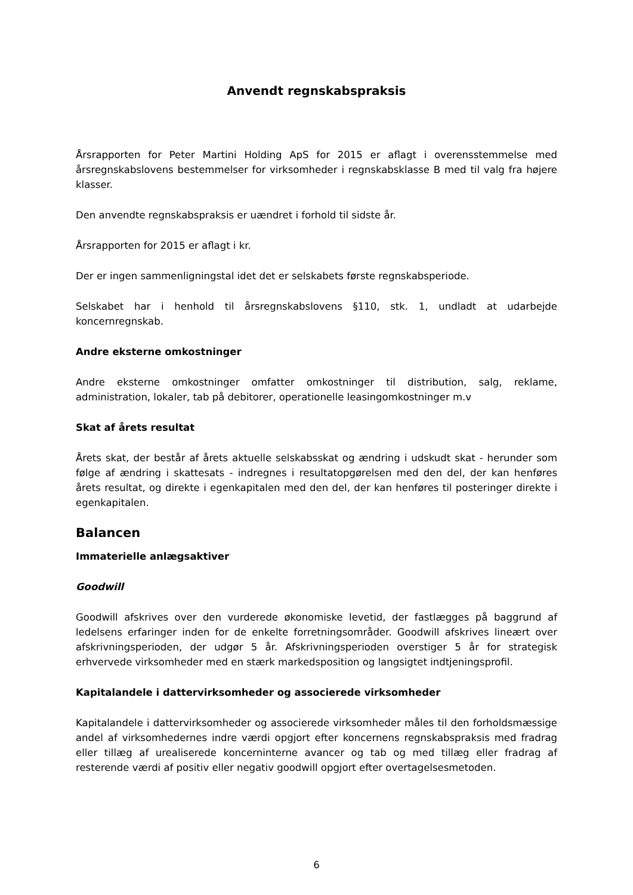Anvendt regnskabspraksis
Årsrapporten for Peter Martini Holding ApS for 2015 er aflagt i overensstemmelse med årsregnskabslovens bestemmelser for virksomheder i regnskabsklasse B med til valg fra højere klasser.
Den anvendte regnskabspraksis er uændret i forhold til sidste år.
Årsrapporten for 2015 er aflagt i kr.
Der er ingen sammenligningstal idet det er selskabets første regnskabsperiode.
Selskabet har i henhold til årsregnskabslovens §110, stk. 1, undladt at udarbejde koncernregnskab.
Andre eksterne omkostninger
Andre eksterne omkostninger omfatter omkostninger til distribution, salg, reklame, administration, lokaler, tab på debitorer, operationelle leasingomkostninger m.v
Skat af årets resultat
Årets skat, der består af årets aktuelle selskabsskat og ændring i udskudt skat - herunder som følge af ændring i skattesats - indregnes i resultatopgørelsen med den del, der kan henføres årets resultat, og direkte i egenkapitalen med den del, der kan henføres til posteringer direkte i egenkapitalen.
Balancen
Immaterielle anlægsaktiver
Goodwill
Goodwill afskrives over den vurderede økonomiske levetid, der fastlægges på baggrund af ledelsens erfaringer inden for de enkelte forretningsområder. Goodwill afskrives lineært over afskrivningsperioden, der udgør 5 år. Afskrivningsperioden overstiger 5 år for strategisk erhvervede virksomheder med en stærk markedsposition og langsigtet indtjeningsprofil.
Kapitalandele i dattervirksomheder og associerede virksomheder
Kapitalandele i dattervirksomheder og associerede virksomheder måles til den forholdsmæssige andel af virksomhedernes indre værdi opgjort efter koncernens regnskabspraksis med fradrag eller tillæg af urealiserede koncerninterne avancer og tab og med tillæg eller fradrag af resterende værdi af positiv eller negativ goodwill opgjort efter overtagelsesmetoden.
6